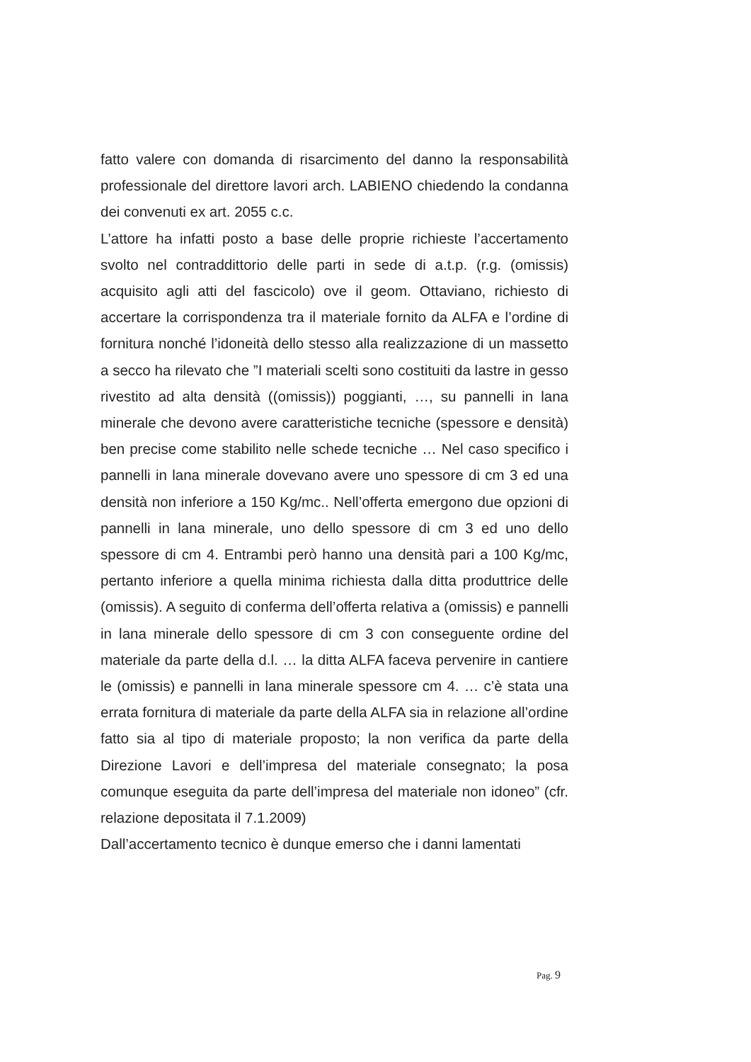fatto valere con domanda di risarcimento del danno la responsabilità professionale del direttore lavori arch. LABIENO chiedendo la condanna dei convenuti ex art. 2055 c.c.
L’attore ha infatti posto a base delle proprie richieste l’accertamento svolto nel contraddittorio delle parti in sede di a.t.p. (r.g. (omissis) acquisito agli atti del fascicolo) ove il geom. Ottaviano, richiesto di accertare la corrispondenza tra il materiale fornito da ALFA e l’ordine di fornitura nonché l’idoneità dello stesso alla realizzazione di un massetto a secco ha rilevato che ”I materiali scelti sono costituiti da lastre in gesso rivestito ad alta densità ((omissis)) poggianti, …, su pannelli in lana minerale che devono avere caratteristiche tecniche (spessore e densità) ben precise come stabilito nelle schede tecniche … Nel caso specifico i pannelli in lana minerale dovevano avere uno spessore di cm 3 ed una densità non inferiore a 150 Kg/mc.. Nell’offerta emergono due opzioni di pannelli in lana minerale, uno dello spessore di cm 3 ed uno dello spessore di cm 4. Entrambi però hanno una densità pari a 100 Kg/mc, pertanto inferiore a quella minima richiesta dalla ditta produttrice delle (omissis). A seguito di conferma dell’offerta relativa a (omissis) e pannelli in lana minerale dello spessore di cm 3 con conseguente ordine del materiale da parte della d.l. … la ditta ALFA faceva pervenire in cantiere le (omissis) e pannelli in lana minerale spessore cm 4. … c’è stata una errata fornitura di materiale da parte della ALFA sia in relazione all’ordine fatto sia al tipo di materiale proposto; la non verifica da parte della Direzione Lavori e dell’impresa del materiale consegnato; la posa comunque eseguita da parte dell’impresa del materiale non idoneo” (cfr. relazione depositata il 7.1.2009)
Dall’accertamento tecnico è dunque emerso che i danni lamentati
Pag. 9